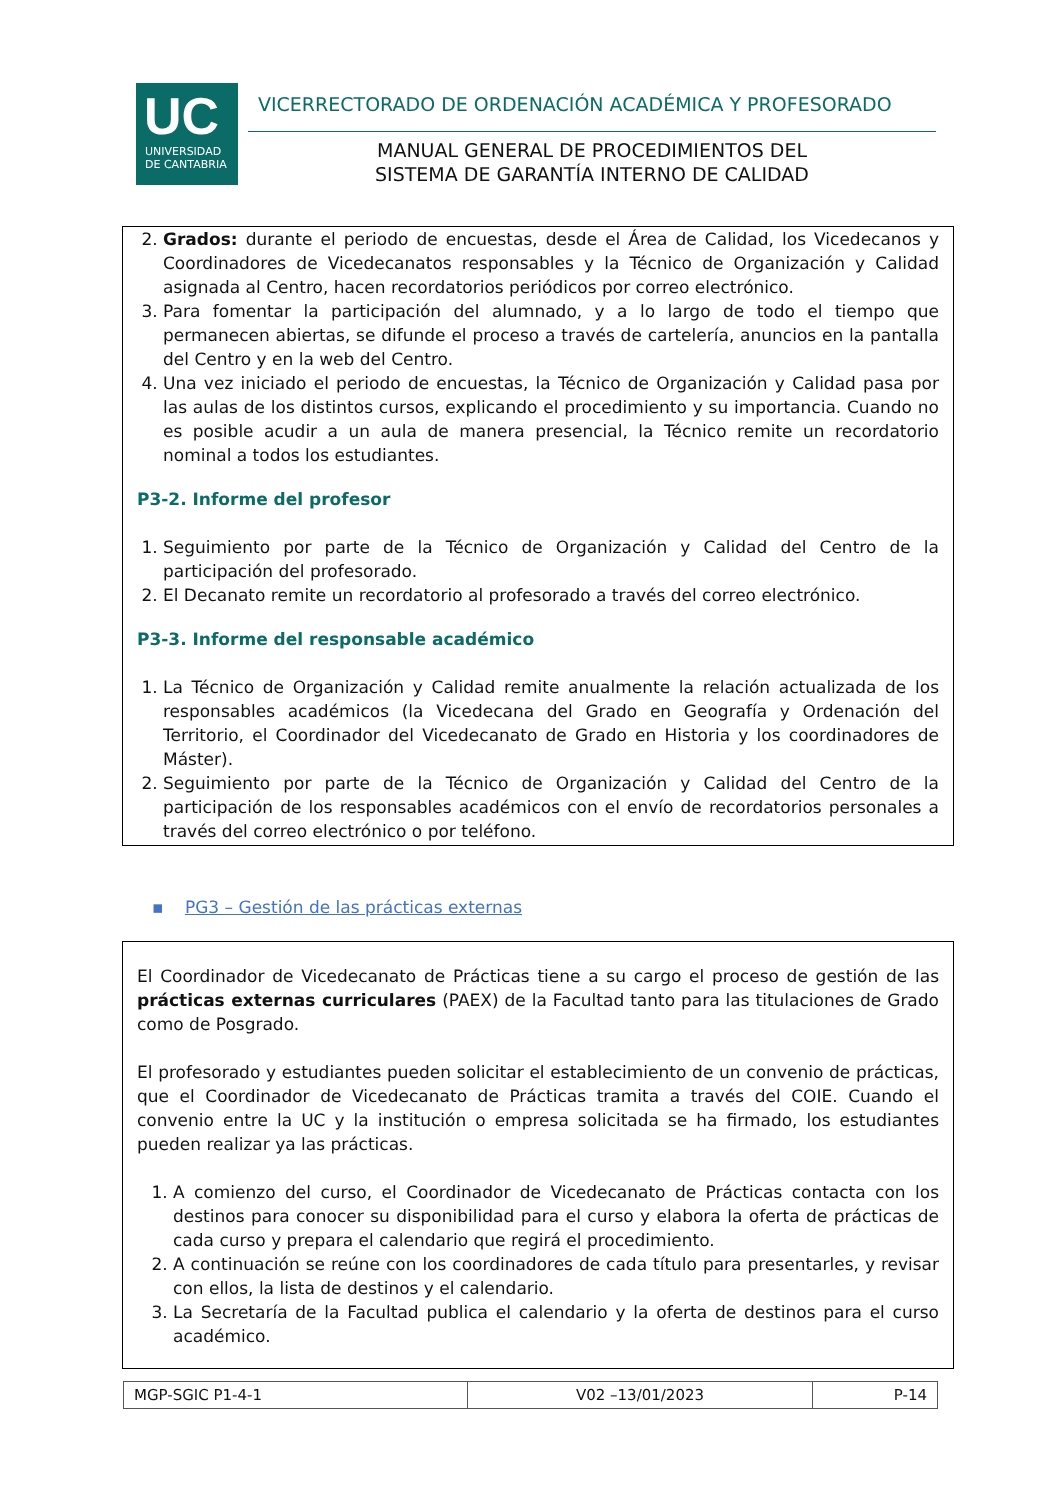UC
UNIVERSIDAD
DE CANTABRIA
VICERRECTORADO DE ORDENACIÓN ACADÉMICA Y PROFESORADO
MANUAL GENERAL DE PROCEDIMIENTOS DEL
SISTEMA DE GARANTÍA INTERNO DE CALIDAD
2. Grados: durante el periodo de encuestas, desde el Área de Calidad, los Vicedecanos y Coordinadores de Vicedecanatos responsables y la Técnico de Organización y Calidad asignada al Centro, hacen recordatorios periódicos por correo electrónico.
3. Para fomentar la participación del alumnado, y a lo largo de todo el tiempo que permanecen abiertas, se difunde el proceso a través de cartelería, anuncios en la pantalla del Centro y en la web del Centro.
4. Una vez iniciado el periodo de encuestas, la Técnico de Organización y Calidad pasa por las aulas de los distintos cursos, explicando el procedimiento y su importancia. Cuando no es posible acudir a un aula de manera presencial, la Técnico remite un recordatorio nominal a todos los estudiantes.
P3-2. Informe del profesor
1. Seguimiento por parte de la Técnico de Organización y Calidad del Centro de la participación del profesorado.
2. El Decanato remite un recordatorio al profesorado a través del correo electrónico.
P3-3. Informe del responsable académico
1. La Técnico de Organización y Calidad remite anualmente la relación actualizada de los responsables académicos (la Vicedecana del Grado en Geografía y Ordenación del Territorio, el Coordinador del Vicedecanato de Grado en Historia y los coordinadores de Máster).
2. Seguimiento por parte de la Técnico de Organización y Calidad del Centro de la participación de los responsables académicos con el envío de recordatorios personales a través del correo electrónico o por teléfono.
▪ PG3 – Gestión de las prácticas externas
El Coordinador de Vicedecanato de Prácticas tiene a su cargo el proceso de gestión de las prácticas externas curriculares (PAEX) de la Facultad tanto para las titulaciones de Grado como de Posgrado.
El profesorado y estudiantes pueden solicitar el establecimiento de un convenio de prácticas, que el Coordinador de Vicedecanato de Prácticas tramita a través del COIE. Cuando el convenio entre la UC y la institución o empresa solicitada se ha firmado, los estudiantes pueden realizar ya las prácticas.
1. A comienzo del curso, el Coordinador de Vicedecanato de Prácticas contacta con los destinos para conocer su disponibilidad para el curso y elabora la oferta de prácticas de cada curso y prepara el calendario que regirá el procedimiento.
2. A continuación se reúne con los coordinadores de cada título para presentarles, y revisar con ellos, la lista de destinos y el calendario.
3. La Secretaría de la Facultad publica el calendario y la oferta de destinos para el curso académico.
| MGP-SGIC P1-4-1 | V02 –13/01/2023 | P-14 |